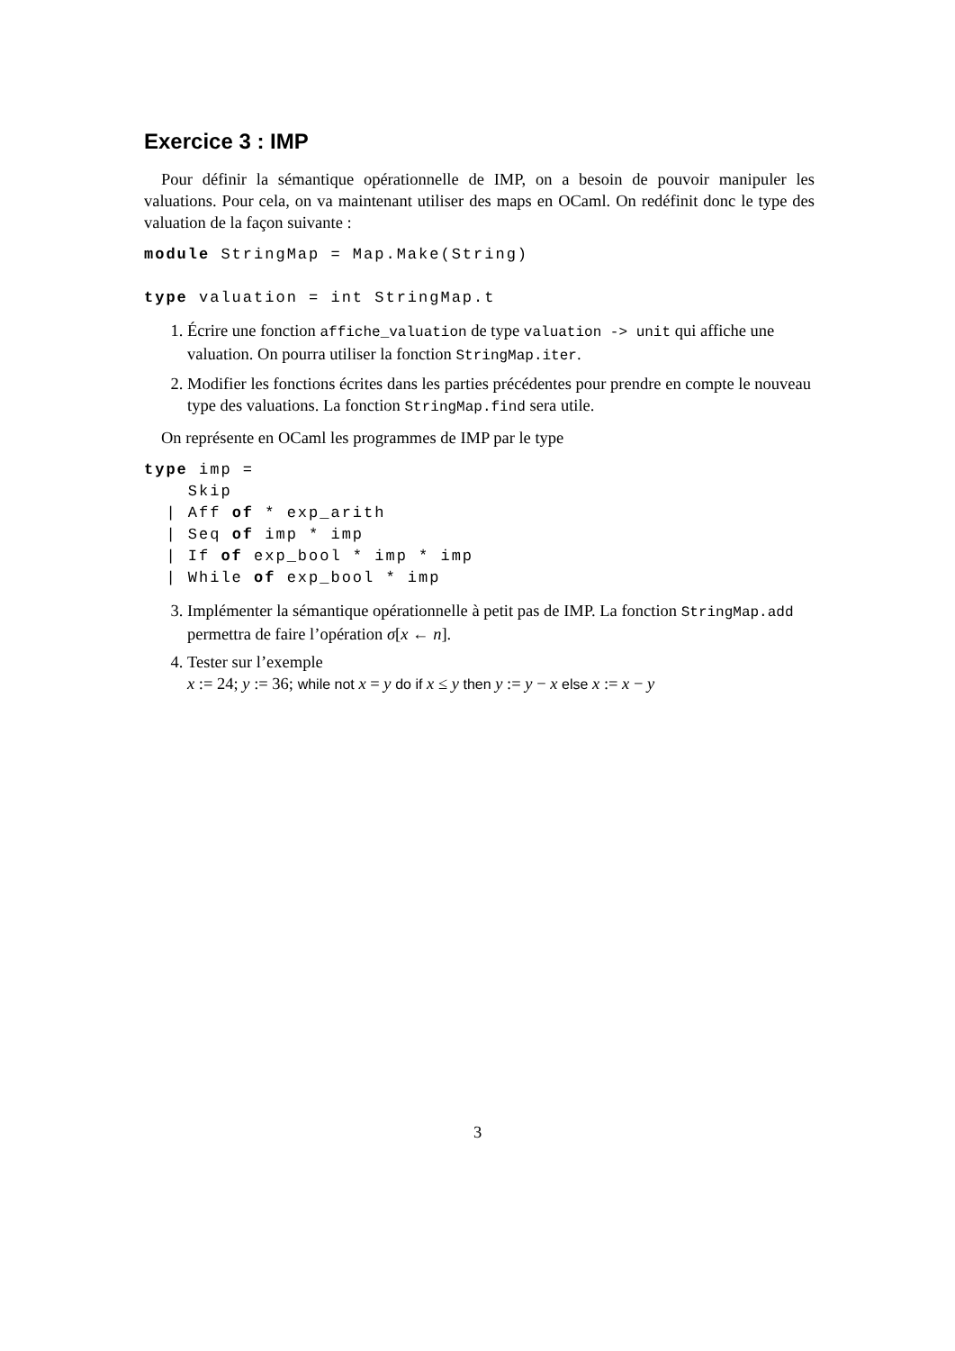Exercice 3 : IMP
Pour définir la sémantique opérationnelle de IMP, on a besoin de pouvoir manipuler les valuations. Pour cela, on va maintenant utiliser des maps en OCaml. On redéfinit donc le type des valuation de la façon suivante :
module StringMap = Map.Make(String)

type valuation = int StringMap.t
1. Écrire une fonction affiche_valuation de type valuation -> unit qui affiche une valuation. On pourra utiliser la fonction StringMap.iter.
2. Modifier les fonctions écrites dans les parties précédentes pour prendre en compte le nouveau type des valuations. La fonction StringMap.find sera utile.
On représente en OCaml les programmes de IMP par le type
type imp =
    Skip
  | Aff of * exp_arith
  | Seq of imp * imp
  | If of exp_bool * imp * imp
  | While of exp_bool * imp
3. Implémenter la sémantique opérationnelle à petit pas de IMP. La fonction StringMap.add permettra de faire l’opération σ[x ← n].
4. Tester sur l’exemple
x := 24; y := 36; while not x = y do if x ≤ y then y := y − x else x := x − y
3